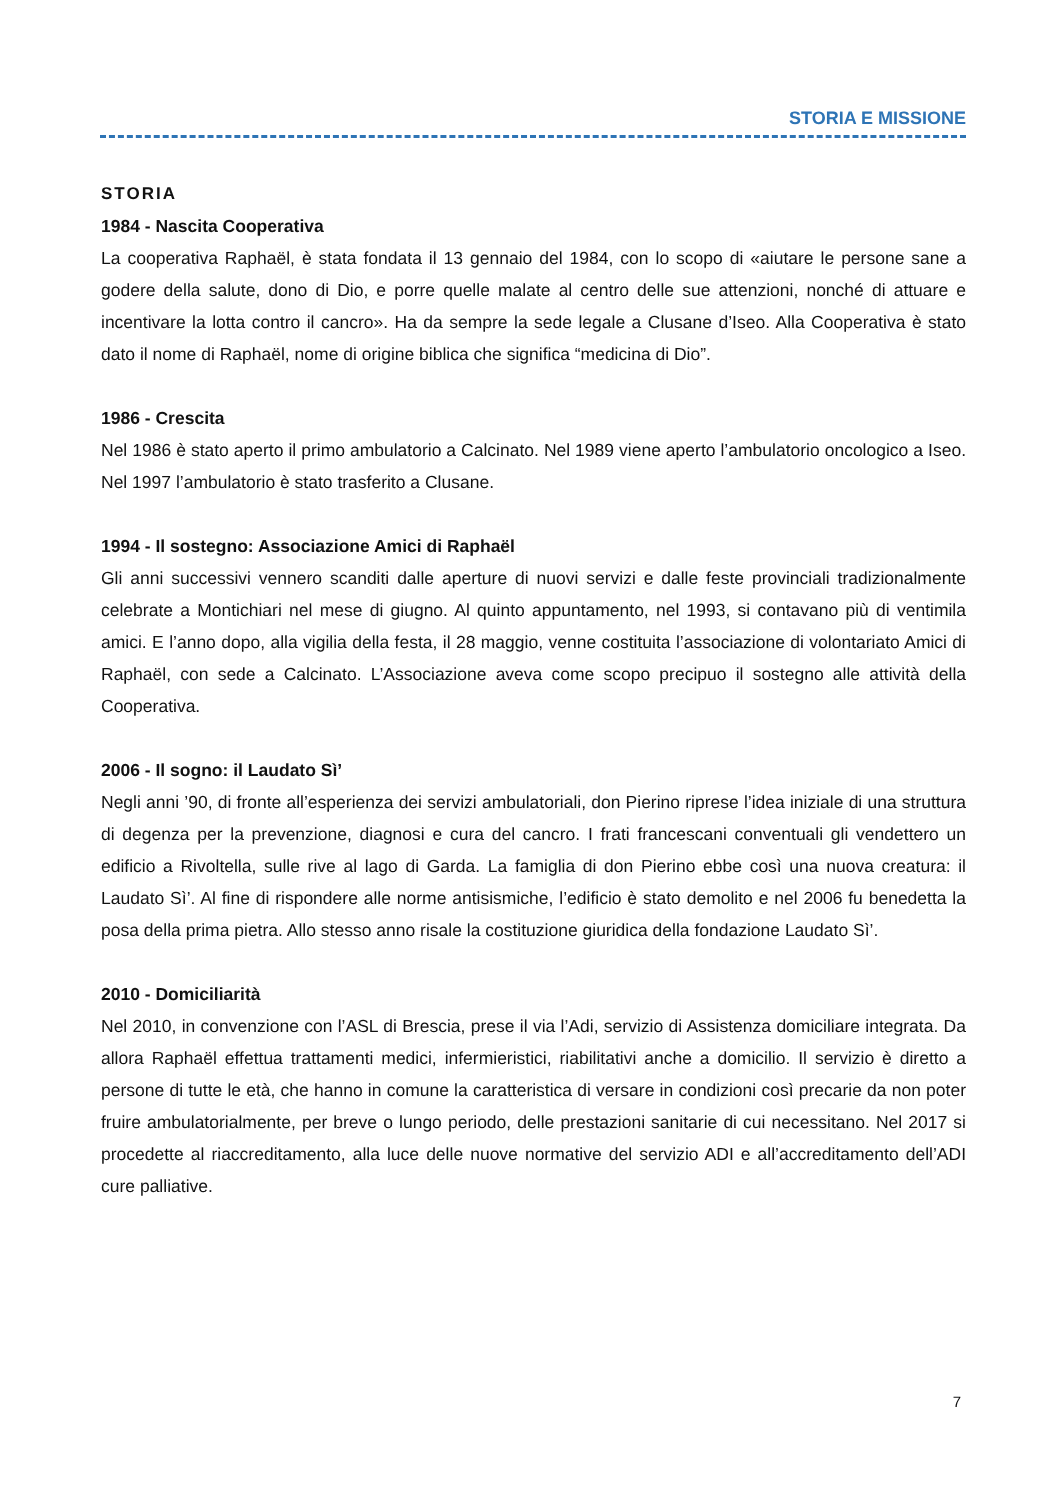STORIA E MISSIONE
STORIA
1984 - Nascita Cooperativa
La cooperativa Raphaël, è stata fondata il 13 gennaio del 1984, con lo scopo di «aiutare le persone sane a godere della salute, dono di Dio, e porre quelle malate al centro delle sue attenzioni, nonché di attuare e incentivare la lotta contro il cancro». Ha da sempre la sede legale a Clusane d’Iseo. Alla Cooperativa è stato dato il nome di Raphaël, nome di origine biblica che significa “medicina di Dio”.
1986 - Crescita
Nel 1986 è stato aperto il primo ambulatorio a Calcinato. Nel 1989 viene aperto l’ambulatorio oncologico a Iseo. Nel 1997 l’ambulatorio è stato trasferito a Clusane.
1994 - Il sostegno: Associazione Amici di Raphaël
Gli anni successivi vennero scanditi dalle aperture di nuovi servizi e dalle feste provinciali tradizionalmente celebrate a Montichiari nel mese di giugno. Al quinto appuntamento, nel 1993, si contavano più di ventimila amici. E l’anno dopo, alla vigilia della festa, il 28 maggio, venne costituita l’associazione di volontariato Amici di Raphaël, con sede a Calcinato. L’Associazione aveva come scopo precipuo il sostegno alle attività della Cooperativa.
2006 - Il sogno: il Laudato Sì’
Negli anni ’90, di fronte all’esperienza dei servizi ambulatoriali, don Pierino riprese l’idea iniziale di una struttura di degenza per la prevenzione, diagnosi e cura del cancro. I frati francescani conventuali gli vendettero un edificio a Rivoltella, sulle rive al lago di Garda. La famiglia di don Pierino ebbe così una nuova creatura: il Laudato Sì’. Al fine di rispondere alle norme antisismiche, l’edificio è stato demolito e nel 2006 fu benedetta la posa della prima pietra. Allo stesso anno risale la costituzione giuridica della fondazione Laudato Sì’.
2010 - Domiciliarità
Nel 2010, in convenzione con l’ASL di Brescia, prese il via l’Adi, servizio di Assistenza domiciliare integrata. Da allora Raphaël effettua trattamenti medici, infermieristici, riabilitativi anche a domicilio. Il servizio è diretto a persone di tutte le età, che hanno in comune la caratteristica di versare in condizioni così precarie da non poter fruire ambulatorialmente, per breve o lungo periodo, delle prestazioni sanitarie di cui necessitano. Nel 2017 si procedette al riaccreditamento, alla luce delle nuove normative del servizio ADI e all’accreditamento dell’ADI cure palliative.
7